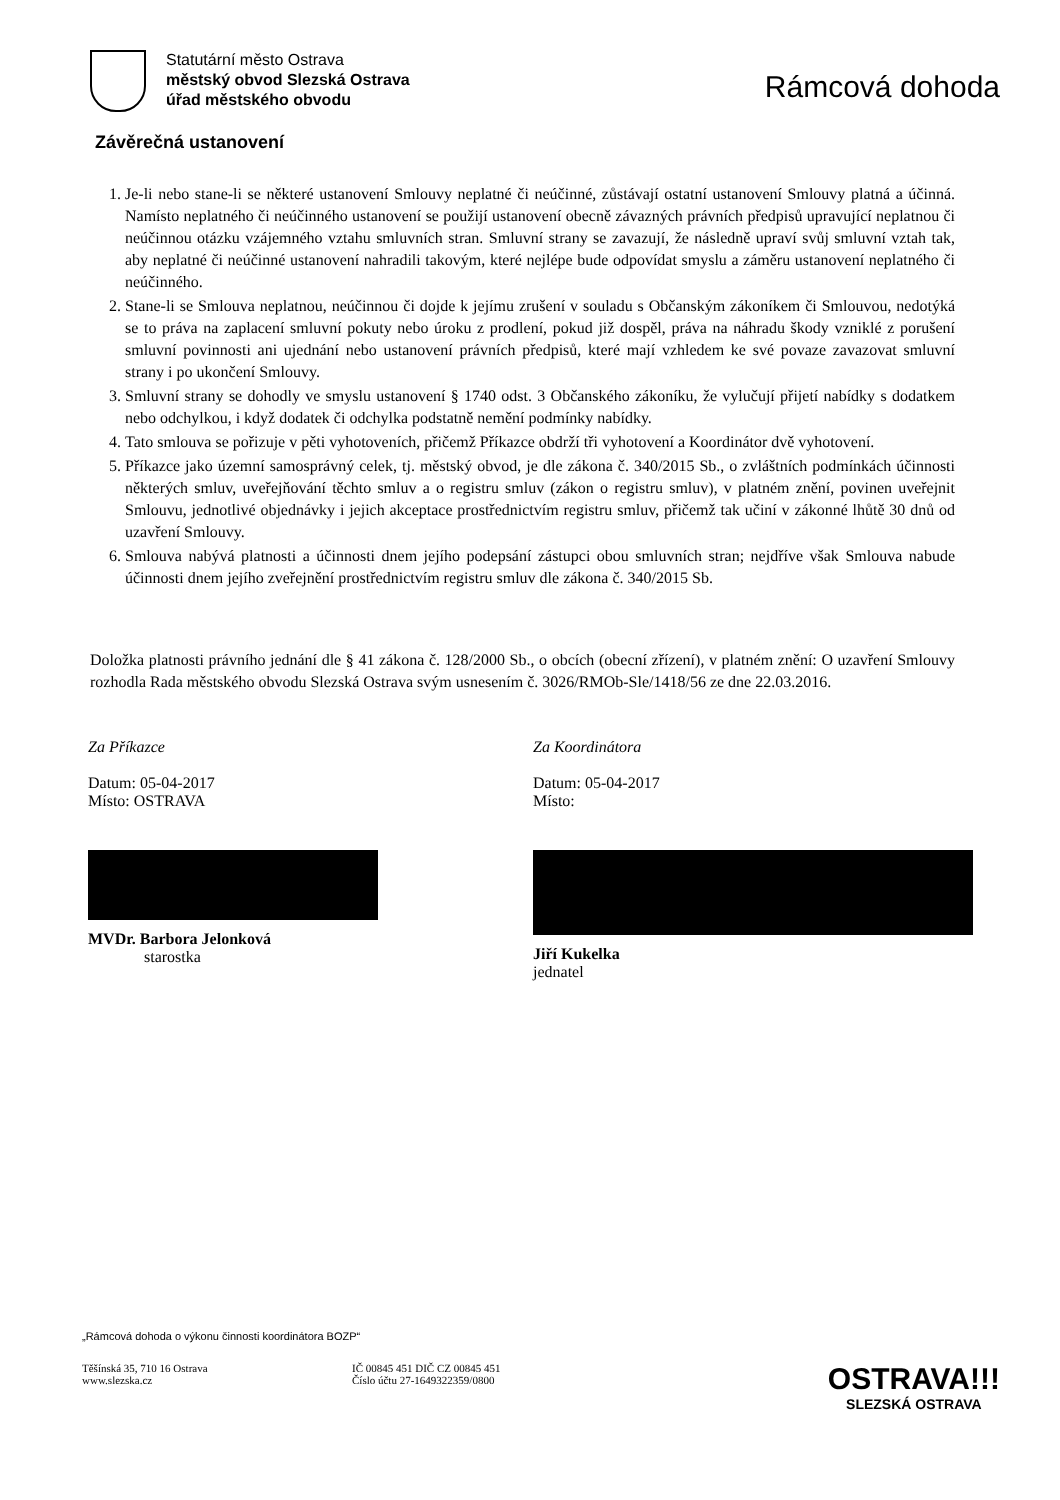Statutární město Ostrava
městský obvod Slezská Ostrava
úřad městského obvodu
Rámcová dohoda
Závěrečná ustanovení
1. Je-li nebo stane-li se některé ustanovení Smlouvy neplatné či neúčinné, zůstávají ostatní ustanovení Smlouvy platná a účinná. Namísto neplatného či neúčinného ustanovení se použijí ustanovení obecně závazných právních předpisů upravující neplatnou či neúčinnou otázku vzájemného vztahu smluvních stran. Smluvní strany se zavazují, že následně upraví svůj smluvní vztah tak, aby neplatné či neúčinné ustanovení nahradili takovým, které nejlépe bude odpovídat smyslu a záměru ustanovení neplatného či neúčinného.
2. Stane-li se Smlouva neplatnou, neúčinnou či dojde k jejímu zrušení v souladu s Občanským zákoníkem či Smlouvou, nedotýká se to práva na zaplacení smluvní pokuty nebo úroku z prodlení, pokud již dospěl, práva na náhradu škody vzniklé z porušení smluvní povinnosti ani ujednání nebo ustanovení právních předpisů, které mají vzhledem ke své povaze zavazovat smluvní strany i po ukončení Smlouvy.
3. Smluvní strany se dohodly ve smyslu ustanovení § 1740 odst. 3 Občanského zákoníku, že vylučují přijetí nabídky s dodatkem nebo odchylkou, i když dodatek či odchylka podstatně nemění podmínky nabídky.
4. Tato smlouva se pořizuje v pěti vyhotoveních, přičemž Příkazce obdrží tři vyhotovení a Koordinátor dvě vyhotovení.
5. Příkazce jako územní samosprávný celek, tj. městský obvod, je dle zákona č. 340/2015 Sb., o zvláštních podmínkách účinnosti některých smluv, uveřejňování těchto smluv a o registru smluv (zákon o registru smluv), v platném znění, povinen uveřejnit Smlouvu, jednotlivé objednávky i jejich akceptace prostřednictvím registru smluv, přičemž tak učiní v zákonné lhůtě 30 dnů od uzavření Smlouvy.
6. Smlouva nabývá platnosti a účinnosti dnem jejího podepsání zástupci obou smluvních stran; nejdříve však Smlouva nabude účinnosti dnem jejího zveřejnění prostřednictvím registru smluv dle zákona č. 340/2015 Sb.
Doložka platnosti právního jednání dle § 41 zákona č. 128/2000 Sb., o obcích (obecní zřízení), v platném znění: O uzavření Smlouvy rozhodla Rada městského obvodu Slezská Ostrava svým usnesením č. 3026/RMOb-Sle/1418/56 ze dne 22.03.2016.
Za Příkazce
Datum: 05-04-2017
Místo: OSTRAVA
MVDr. Barbora Jelonková
starostka
Za Koordinátora
Datum: 05-04-2017
Místo:
Jiří Kukelka
jednatel
„Rámcová dohoda o výkonu činnosti koordinátora BOZP“
Těšínská 35, 710 16 Ostrava
www.slezska.cz
IČ 00845 451 DIČ CZ 00845 451
Číslo účtu 27-1649322359/0800
OSTRAVA!!!
SLEZSKÁ OSTRAVA